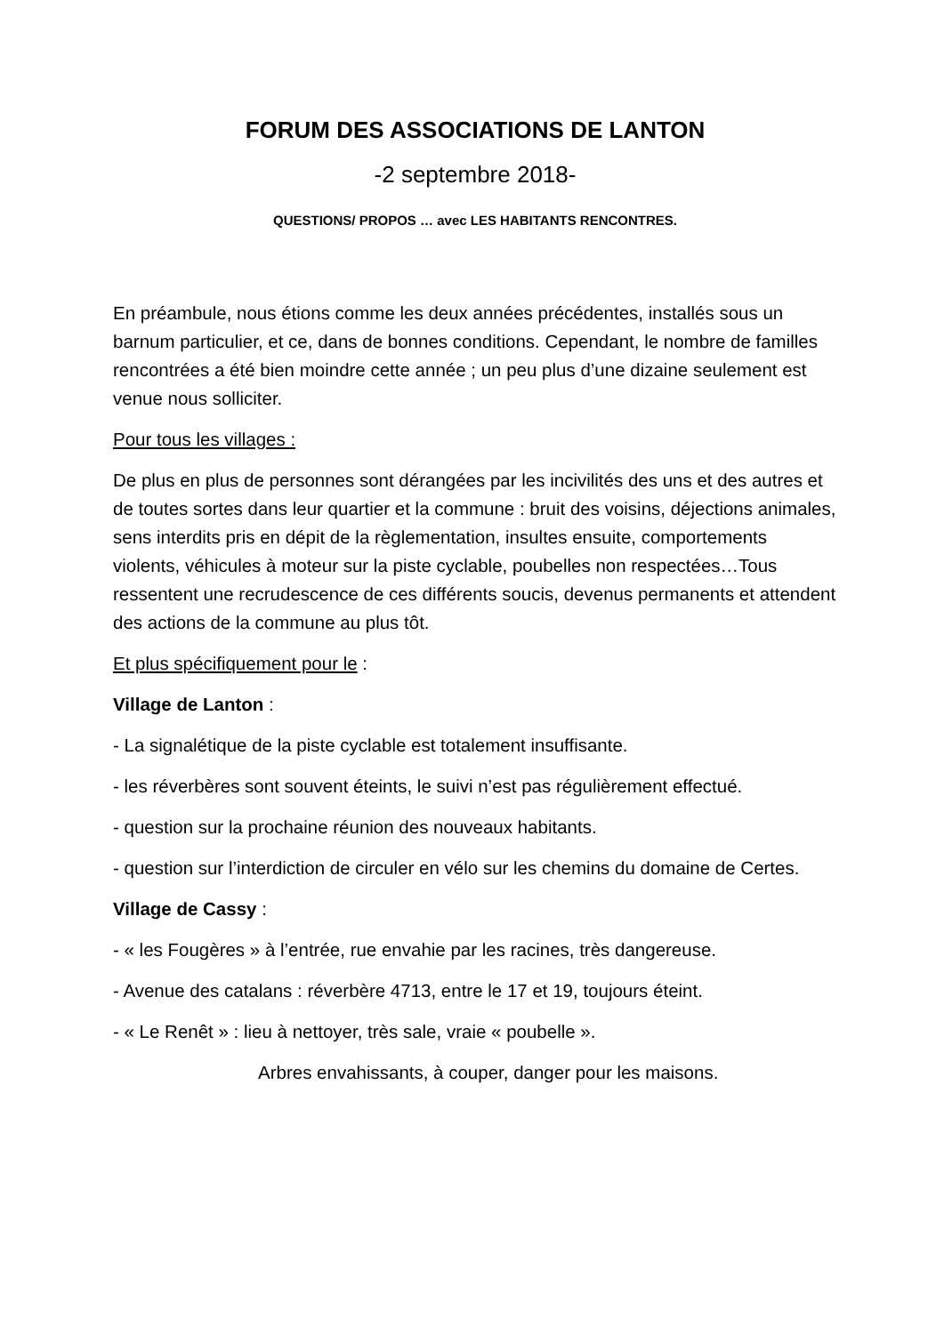FORUM DES ASSOCIATIONS DE LANTON
-2 septembre 2018-
QUESTIONS/ PROPOS … avec LES HABITANTS RENCONTRES.
En préambule, nous étions comme les deux années précédentes, installés sous un barnum particulier, et ce, dans de bonnes conditions. Cependant, le nombre de familles rencontrées a été bien moindre cette année ; un peu plus d’une dizaine seulement est venue nous solliciter.
Pour tous les villages :
De plus en plus de personnes sont dérangées par les incivilités des uns et des autres et de toutes sortes dans leur quartier et la commune : bruit des voisins, déjections animales, sens interdits pris en dépit de la règlementation, insultes ensuite, comportements violents, véhicules à moteur sur la piste cyclable, poubelles non respectées…Tous ressentent une recrudescence de ces différents soucis, devenus permanents et attendent des actions de la commune au plus tôt.
Et plus spécifiquement pour le :
Village de Lanton :
- La signalétique de la piste cyclable est totalement insuffisante.
- les réverbères sont souvent éteints, le suivi n’est pas régulièrement effectué.
- question sur la prochaine réunion des nouveaux habitants.
- question sur l’interdiction de circuler en vélo sur les chemins du domaine de Certes.
Village de Cassy :
- « les Fougères » à l’entrée, rue envahie par les racines, très dangereuse.
- Avenue des catalans : réverbère 4713, entre le 17 et 19, toujours éteint.
- « Le Renêt » : lieu à nettoyer, très sale, vraie « poubelle ».
Arbres envahissants, à couper, danger pour les maisons.